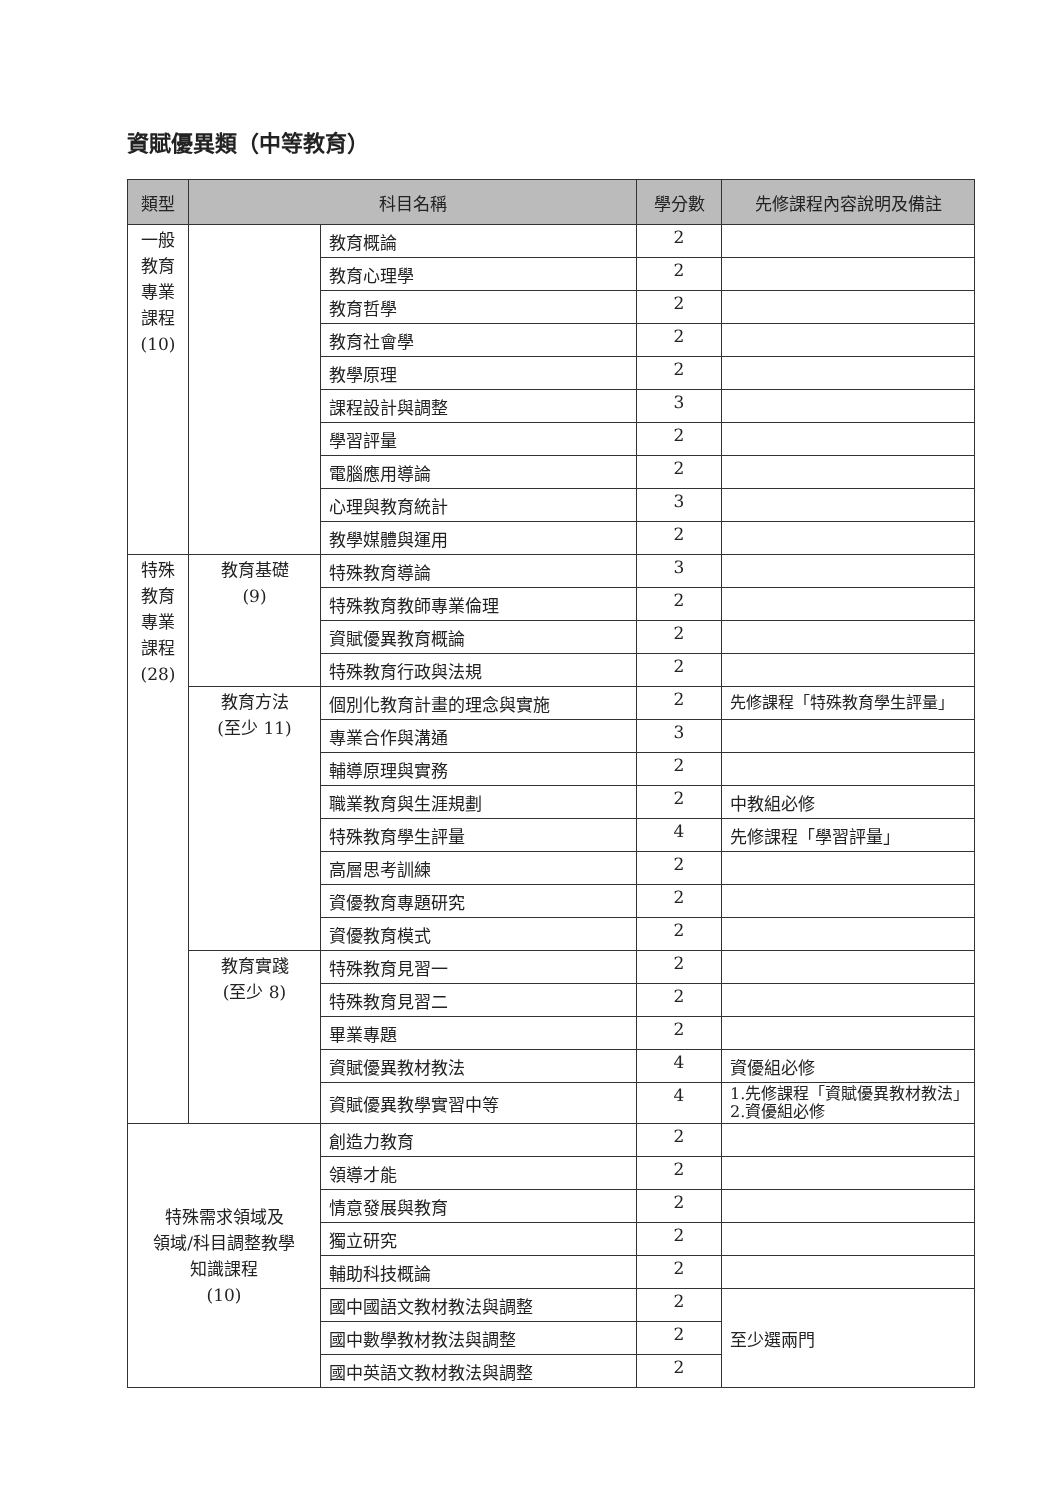資賦優異類（中等教育）
| 類型 | 科目名稱 | | 學分數 | 先修課程內容說明及備註 |
| --- | --- | --- | --- | --- |
| 一般 教育 專業 課程 (10) | | 教育概論 | 2 | |
| | | 教育心理學 | 2 | |
| | | 教育哲學 | 2 | |
| | | 教育社會學 | 2 | |
| | | 教學原理 | 2 | |
| | | 課程設計與調整 | 3 | |
| | | 學習評量 | 2 | |
| | | 電腦應用導論 | 2 | |
| | | 心理與教育統計 | 3 | |
| | | 教學媒體與運用 | 2 | |
| 特殊 教育 專業 課程 (28) | 教育基礎 (9) | 特殊教育導論 | 3 | |
| | | 特殊教育教師專業倫理 | 2 | |
| | | 資賦優異教育概論 | 2 | |
| | | 特殊教育行政與法規 | 2 | |
| | 教育方法 (至少 11) | 個別化教育計畫的理念與實施 | 2 | 先修課程「特殊教育學生評量」 |
| | | 專業合作與溝通 | 3 | |
| | | 輔導原理與實務 | 2 | |
| | | 職業教育與生涯規劃 | 2 | 中教組必修 |
| | | 特殊教育學生評量 | 4 | 先修課程「學習評量」 |
| | | 高層思考訓練 | 2 | |
| | | 資優教育專題研究 | 2 | |
| | | 資優教育模式 | 2 | |
| | 教育實踐 (至少 8) | 特殊教育見習一 | 2 | |
| | | 特殊教育見習二 | 2 | |
| | | 畢業專題 | 2 | |
| | | 資賦優異教材教法 | 4 | 資優組必修 |
| | | 資賦優異教學實習中等 | 4 | 1.先修課程「資賦優異教材教法」2.資優組必修 |
| 特殊需求領域及 領域/科目調整教學 知識課程 (10) | | 創造力教育 | 2 | |
| | | 領導才能 | 2 | |
| | | 情意發展與教育 | 2 | |
| | | 獨立研究 | 2 | |
| | | 輔助科技概論 | 2 | |
| | | 國中國語文教材教法與調整 | 2 | 至少選兩門 |
| | | 國中數學教材教法與調整 | 2 | |
| | | 國中英語文教材教法與調整 | 2 | |